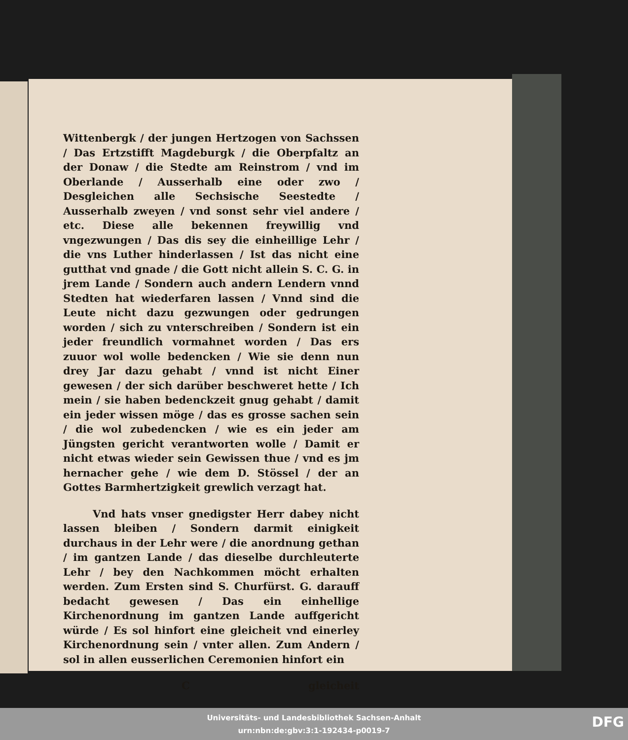Wittenbergk / der jungen Hertzogen von Sachssen / Das Ertzstifft Magdeburgk / die Oberpfaltz an der Donaw / die Stedte am Reinstrom / vnd im Oberlande / Ausserhalb eine oder zwo / Desgleichen alle Sechsische Seestedte / Ausserhalb zweyen / vnd sonst sehr viel andere / etc. Diese alle bekennen freywillig vnd vngezwungen / Das dis sey die einheillige Lehr / die vns Luther hinderlassen / Ist das nicht eine gutthat vnd gnade / die Gott nicht allein S. C. G. in jrem Lande / Sondern auch andern Lendern vnnd Stedten hat wiederfaren lassen / Vnnd sind die Leute nicht dazu gezwungen oder gedrungen worden / sich zu vnterschreiben / Sondern ist ein jeder freundlich vormahnet worden / Das ers zuuor wol wolle bedencken / Wie sie denn nun drey Jar dazu gehabt / vnnd ist nicht Einer gewesen / der sich darüber beschweret hette / Ich mein / sie haben bedenckzeit gnug gehabt / damit ein jeder wissen möge / das es grosse sachen sein / die wol zubedencken / wie es ein jeder am Jüngsten gericht verantworten wolle / Damit er nicht etwas wieder sein Gewissen thue / vnd es jm hernacher gehe / wie dem D. Stössel / der an Gottes Barmhertzigkeit grewlich verzagt hat.
Vnd hats vnser gnedigster Herr dabey nicht lassen bleiben / Sondern darmit einigkeit durchaus in der Lehr were / die anordnung gethan / im gantzen Lande / das dieselbe durchleuterte Lehr / bey den Nachkommen möcht erhalten werden. Zum Ersten sind S. Churfürst. G. darauff bedacht gewesen / Das ein einhellige Kirchenordnung im gantzen Lande auffgericht würde / Es sol hinfort eine gleicheit vnd einerley Kirchenordnung sein / vnter allen. Zum Andern / sol in allen eusserlichen Ceremonien hinfort ein
C gleicheit
Universitäts- und Landesbibliothek Sachsen-Anhalt
urn:nbn:de:gbv:3:1-192434-p0019-7
DFG